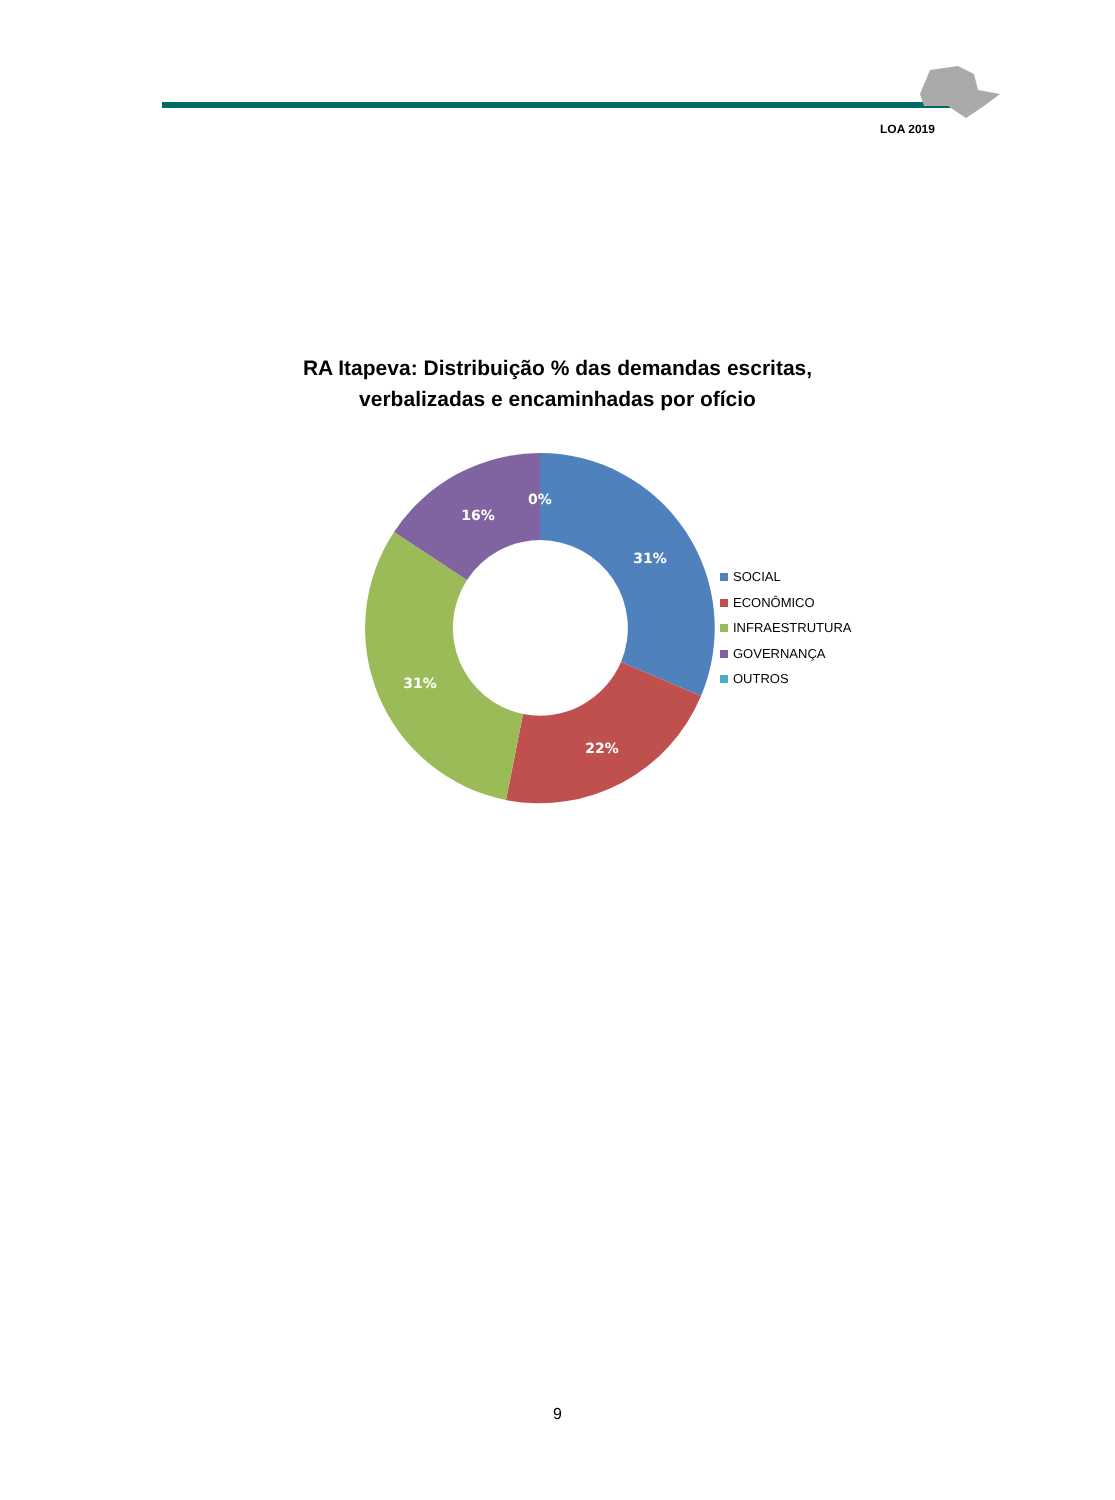LOA 2019
RA Itapeva: Distribuição % das demandas escritas,
verbalizadas e encaminhadas por ofício
31%
22%
31%
16%
0%
SOCIAL
ECONÔMICO
INFRAESTRUTURA
GOVERNANÇA
OUTROS
9